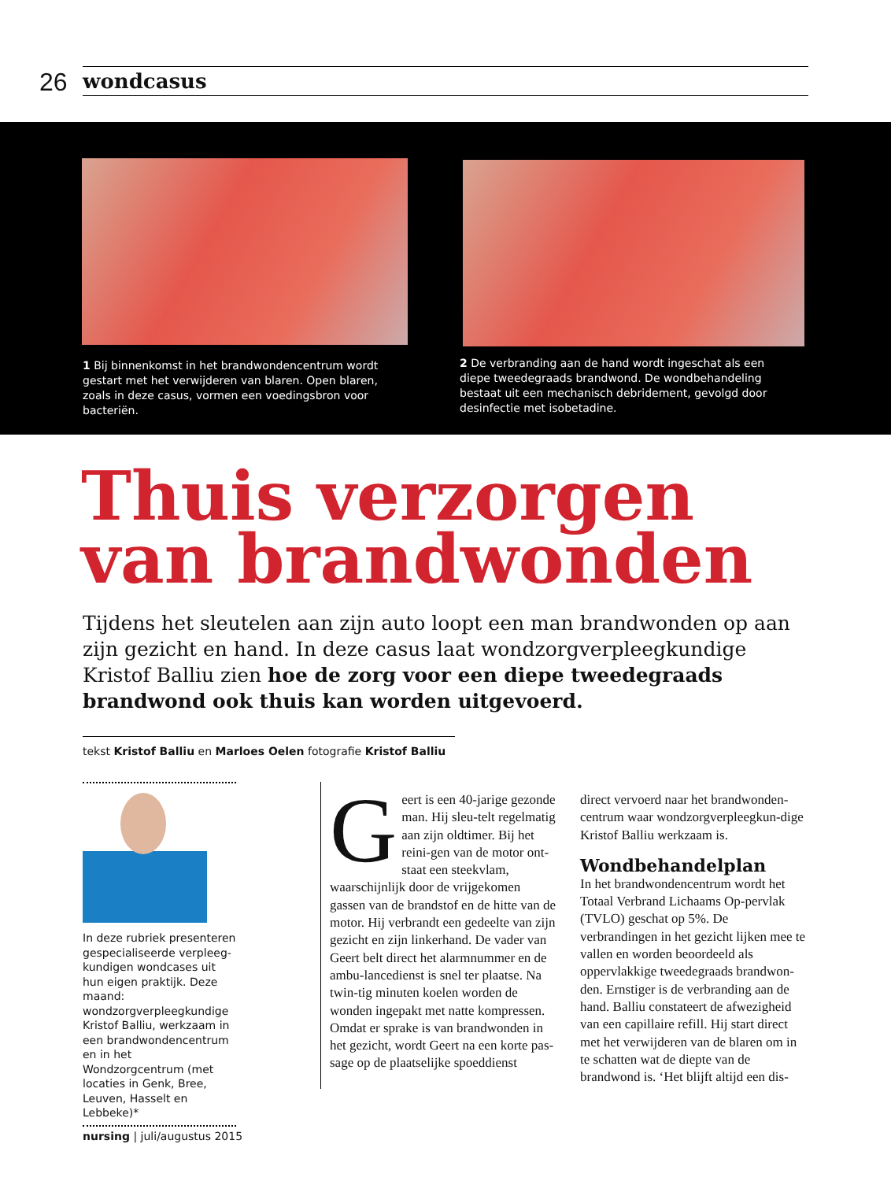26 wondcasus
1 Bij binnenkomst in het brandwondencentrum wordt gestart met het verwijderen van blaren. Open blaren, zoals in deze casus, vormen een voedingsbron voor bacteriën.
2 De verbranding aan de hand wordt ingeschat als een diepe tweedegraads brandwond. De wondbehandeling bestaat uit een mechanisch debridement, gevolgd door desinfectie met isobetadine.
Thuis verzorgen
van brandwonden
Tijdens het sleutelen aan zijn auto loopt een man brandwonden op aan zijn gezicht en hand. In deze casus laat wondzorgverpleegkundige Kristof Balliu zien hoe de zorg voor een diepe tweedegraads brandwond ook thuis kan worden uitgevoerd.
tekst Kristof Balliu en Marloes Oelen fotografie Kristof Balliu
In deze rubriek presenteren gespecialiseerde verpleeg-kundigen wondcases uit hun eigen praktijk. Deze maand: wondzorgverpleegkundige Kristof Balliu, werkzaam in een brandwondencentrum en in het Wondzorgcentrum (met locaties in Genk, Bree, Leuven, Hasselt en Lebbeke)*
Geert is een 40-jarige gezonde man. Hij sleu-telt regelmatig aan zijn oldtimer. Bij het reini-gen van de motor ont-staat een steekvlam, waarschijnlijk door de vrijgekomen gassen van de brandstof en de hitte van de motor. Hij verbrandt een gedeelte van zijn gezicht en zijn linkerhand. De vader van Geert belt direct het alarmnummer en de ambu-lancedienst is snel ter plaatse. Na twin-tig minuten koelen worden de wonden ingepakt met natte kompressen. Omdat er sprake is van brandwonden in het gezicht, wordt Geert na een korte pas-sage op de plaatselijke spoeddienst
direct vervoerd naar het brandwonden-centrum waar wondzorgverpleegkun-dige Kristof Balliu werkzaam is.
Wondbehandelplan
In het brandwondencentrum wordt het Totaal Verbrand Lichaams Op-pervlak (TVLO) geschat op 5%. De verbrandingen in het gezicht lijken mee te vallen en worden beoordeeld als oppervlakkige tweedegraads brandwon-den. Ernstiger is de verbranding aan de hand. Balliu constateert de afwezigheid van een capillaire refill. Hij start direct met het verwijderen van de blaren om in te schatten wat de diepte van de brandwond is. ‘Het blijft altijd een dis-
nursing | juli/augustus 2015